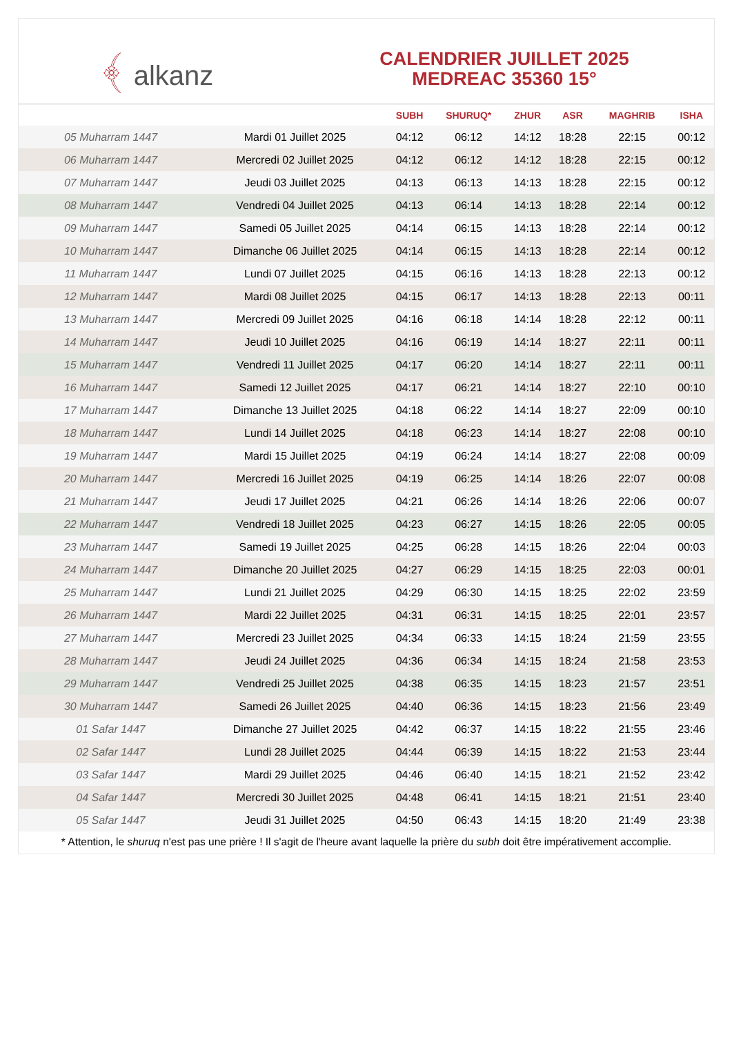﴾ alkanz
CALENDRIER JUILLET 2025
MEDREAC 35360 15°
| | | SUBH | SHURUQ* | ZHUR | ASR | MAGHRIB | ISHA |
| --- | --- | --- | --- | --- | --- | --- | --- |
| 05 Muharram 1447 | Mardi 01 Juillet 2025 | 04:12 | 06:12 | 14:12 | 18:28 | 22:15 | 00:12 |
| 06 Muharram 1447 | Mercredi 02 Juillet 2025 | 04:12 | 06:12 | 14:12 | 18:28 | 22:15 | 00:12 |
| 07 Muharram 1447 | Jeudi 03 Juillet 2025 | 04:13 | 06:13 | 14:13 | 18:28 | 22:15 | 00:12 |
| 08 Muharram 1447 | Vendredi 04 Juillet 2025 | 04:13 | 06:14 | 14:13 | 18:28 | 22:14 | 00:12 |
| 09 Muharram 1447 | Samedi 05 Juillet 2025 | 04:14 | 06:15 | 14:13 | 18:28 | 22:14 | 00:12 |
| 10 Muharram 1447 | Dimanche 06 Juillet 2025 | 04:14 | 06:15 | 14:13 | 18:28 | 22:14 | 00:12 |
| 11 Muharram 1447 | Lundi 07 Juillet 2025 | 04:15 | 06:16 | 14:13 | 18:28 | 22:13 | 00:12 |
| 12 Muharram 1447 | Mardi 08 Juillet 2025 | 04:15 | 06:17 | 14:13 | 18:28 | 22:13 | 00:11 |
| 13 Muharram 1447 | Mercredi 09 Juillet 2025 | 04:16 | 06:18 | 14:14 | 18:28 | 22:12 | 00:11 |
| 14 Muharram 1447 | Jeudi 10 Juillet 2025 | 04:16 | 06:19 | 14:14 | 18:27 | 22:11 | 00:11 |
| 15 Muharram 1447 | Vendredi 11 Juillet 2025 | 04:17 | 06:20 | 14:14 | 18:27 | 22:11 | 00:11 |
| 16 Muharram 1447 | Samedi 12 Juillet 2025 | 04:17 | 06:21 | 14:14 | 18:27 | 22:10 | 00:10 |
| 17 Muharram 1447 | Dimanche 13 Juillet 2025 | 04:18 | 06:22 | 14:14 | 18:27 | 22:09 | 00:10 |
| 18 Muharram 1447 | Lundi 14 Juillet 2025 | 04:18 | 06:23 | 14:14 | 18:27 | 22:08 | 00:10 |
| 19 Muharram 1447 | Mardi 15 Juillet 2025 | 04:19 | 06:24 | 14:14 | 18:27 | 22:08 | 00:09 |
| 20 Muharram 1447 | Mercredi 16 Juillet 2025 | 04:19 | 06:25 | 14:14 | 18:26 | 22:07 | 00:08 |
| 21 Muharram 1447 | Jeudi 17 Juillet 2025 | 04:21 | 06:26 | 14:14 | 18:26 | 22:06 | 00:07 |
| 22 Muharram 1447 | Vendredi 18 Juillet 2025 | 04:23 | 06:27 | 14:15 | 18:26 | 22:05 | 00:05 |
| 23 Muharram 1447 | Samedi 19 Juillet 2025 | 04:25 | 06:28 | 14:15 | 18:26 | 22:04 | 00:03 |
| 24 Muharram 1447 | Dimanche 20 Juillet 2025 | 04:27 | 06:29 | 14:15 | 18:25 | 22:03 | 00:01 |
| 25 Muharram 1447 | Lundi 21 Juillet 2025 | 04:29 | 06:30 | 14:15 | 18:25 | 22:02 | 23:59 |
| 26 Muharram 1447 | Mardi 22 Juillet 2025 | 04:31 | 06:31 | 14:15 | 18:25 | 22:01 | 23:57 |
| 27 Muharram 1447 | Mercredi 23 Juillet 2025 | 04:34 | 06:33 | 14:15 | 18:24 | 21:59 | 23:55 |
| 28 Muharram 1447 | Jeudi 24 Juillet 2025 | 04:36 | 06:34 | 14:15 | 18:24 | 21:58 | 23:53 |
| 29 Muharram 1447 | Vendredi 25 Juillet 2025 | 04:38 | 06:35 | 14:15 | 18:23 | 21:57 | 23:51 |
| 30 Muharram 1447 | Samedi 26 Juillet 2025 | 04:40 | 06:36 | 14:15 | 18:23 | 21:56 | 23:49 |
| 01 Safar 1447 | Dimanche 27 Juillet 2025 | 04:42 | 06:37 | 14:15 | 18:22 | 21:55 | 23:46 |
| 02 Safar 1447 | Lundi 28 Juillet 2025 | 04:44 | 06:39 | 14:15 | 18:22 | 21:53 | 23:44 |
| 03 Safar 1447 | Mardi 29 Juillet 2025 | 04:46 | 06:40 | 14:15 | 18:21 | 21:52 | 23:42 |
| 04 Safar 1447 | Mercredi 30 Juillet 2025 | 04:48 | 06:41 | 14:15 | 18:21 | 21:51 | 23:40 |
| 05 Safar 1447 | Jeudi 31 Juillet 2025 | 04:50 | 06:43 | 14:15 | 18:20 | 21:49 | 23:38 |
* Attention, le shuruq n'est pas une prière ! Il s'agit de l'heure avant laquelle la prière du subh doit être impérativement accomplie.